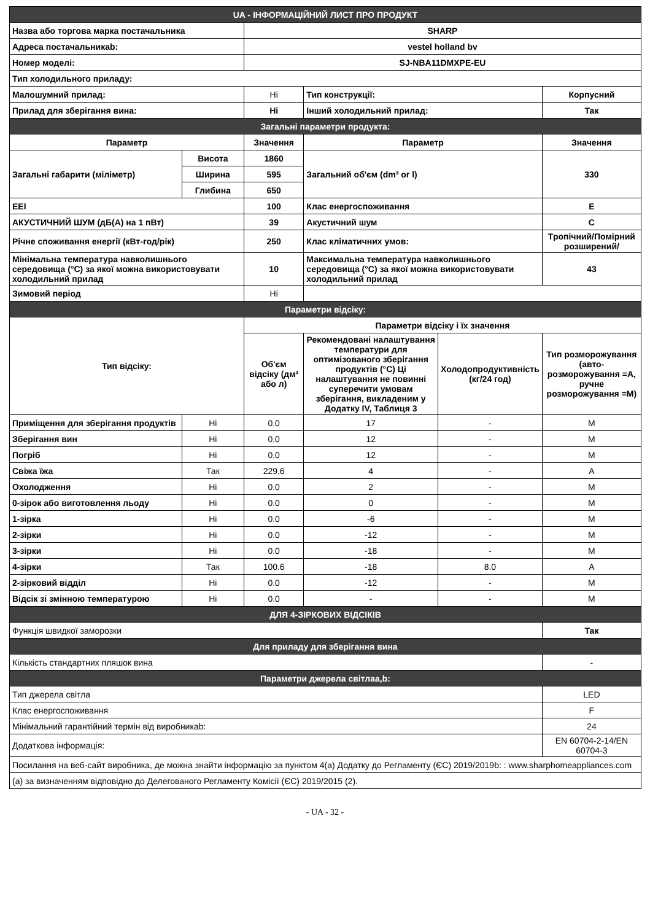| UA - ІНФОРМАЦІЙНИЙ ЛИСТ ПРО ПРОДУКТ | | | | | |
| Назва або торгова марка постачальника | | SHARP | | | |
| Адреса постачальникаb: | | vestel holland bv | | | |
| Номер моделі: | | SJ-NBA11DMXPE-EU | | | |
| Тип холодильного приладу: | | | | | |
| Малошумний прилад: | | Ні | Тип конструкції: | | Корпусний |
| Прилад для зберігання вина: | | Ні | Інший холодильний прилад: | | Так |
| Загальні параметри продукта: | | | | | |
| Параметр | | Значення | Параметр | | Значення |
| Загальні габарити (міліметр) | Висота | 1860 | Загальний об'єм (dm³ or l) | | 330 |
| | Ширина | 595 | | | |
| | Глибина | 650 | | | |
| EEI | | 100 | Клас енергоспоживання | | E |
| АКУСТИЧНИЙ ШУМ (дБ(А) на 1 пВт) | | 39 | Акустичний шум | | C |
| Річне споживання енергії (кВт-год/рік) | | 250 | Клас кліматичних умов: | | Тропічний/Помірний розширений/ |
| Мінімальна температура навколишнього середовища (°C) за якої можна використовувати холодильний прилад | | 10 | Максимальна температура навколишнього середовища (°C) за якої можна використовувати холодильний прилад | | 43 |
| Зимовий період | | Ні | | | |
| Параметри відсіку: | | | | | |
| Тип відсіку: | | Параметри відсіку і їх значення | | | |
| | | Об'єм відсіку (дм³ або л) | Рекомендовані налаштування температури для оптимізованого зберігання продуктів (°C) Ці налаштування не повинні суперечити умовам зберігання, викладеним у Додатку IV, Таблиця 3 | Холодопродуктивність (кг/24 год) | Тип розморожування (авто-розморожування =A, ручне розморожування =M) |
| Приміщення для зберігання продуктів | Ні | 0.0 | 17 | - | M |
| Зберігання вин | Ні | 0.0 | 12 | - | M |
| Погріб | Ні | 0.0 | 12 | - | M |
| Свіжа їжа | Так | 229.6 | 4 | - | A |
| Охолодження | Ні | 0.0 | 2 | - | M |
| 0-зірок або виготовлення льоду | Ні | 0.0 | 0 | - | M |
| 1-зірка | Ні | 0.0 | -6 | - | M |
| 2-зірки | Ні | 0.0 | -12 | - | M |
| 3-зірки | Ні | 0.0 | -18 | - | M |
| 4-зірки | Так | 100.6 | -18 | 8.0 | A |
| 2-зірковий відділ | Ні | 0.0 | -12 | - | M |
| Відсік зі змінною температурою | Ні | 0.0 | - | - | M |
| ДЛЯ 4-ЗІРКОВИХ ВІДСІКІВ | | | | | |
| Функція швидкої заморозки | | | | | Так |
| Для приладу для зберігання вина | | | | | |
| Кількість стандартних пляшок вина | | | | | - |
| Параметри джерела світлаa,b: | | | | | |
| Тип джерела світла | | | | | LED |
| Клас енергоспоживання | | | | | F |
| Мінімальний гарантійний термін від виробникаb: | | | | | 24 |
| Додаткова інформація: | | | | | EN 60704-2-14/EN 60704-3 |
| Посилання на веб-сайт виробника, де можна знайти інформацію за пунктом 4(a) Додатку до Регламенту (ЄС) 2019/2019b: : www.sharphomeappliances.com | | | | | |
| (a) за визначенням відповідно до Делегованого Регламенту Комісії (ЄС) 2019/2015 (2). | | | | | |
- UA - 32 -